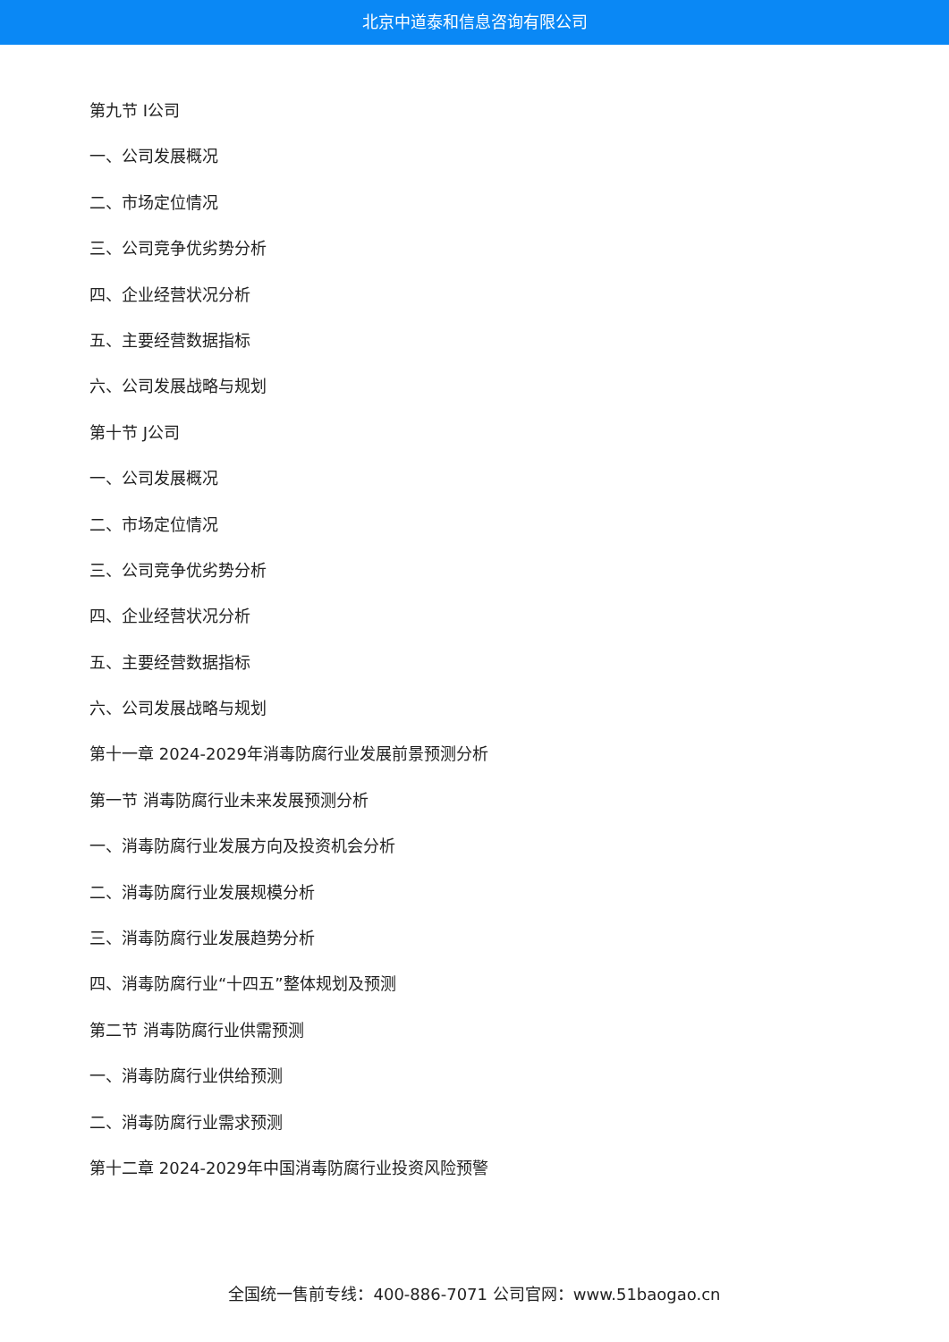北京中道泰和信息咨询有限公司
第九节 I公司
一、公司发展概况
二、市场定位情况
三、公司竞争优劣势分析
四、企业经营状况分析
五、主要经营数据指标
六、公司发展战略与规划
第十节 J公司
一、公司发展概况
二、市场定位情况
三、公司竞争优劣势分析
四、企业经营状况分析
五、主要经营数据指标
六、公司发展战略与规划
第十一章 2024-2029年消毒防腐行业发展前景预测分析
第一节 消毒防腐行业未来发展预测分析
一、消毒防腐行业发展方向及投资机会分析
二、消毒防腐行业发展规模分析
三、消毒防腐行业发展趋势分析
四、消毒防腐行业“十四五”整体规划及预测
第二节 消毒防腐行业供需预测
一、消毒防腐行业供给预测
二、消毒防腐行业需求预测
第十二章 2024-2029年中国消毒防腐行业投资风险预警
全国统一售前专线：400-886-7071 公司官网：www.51baogao.cn